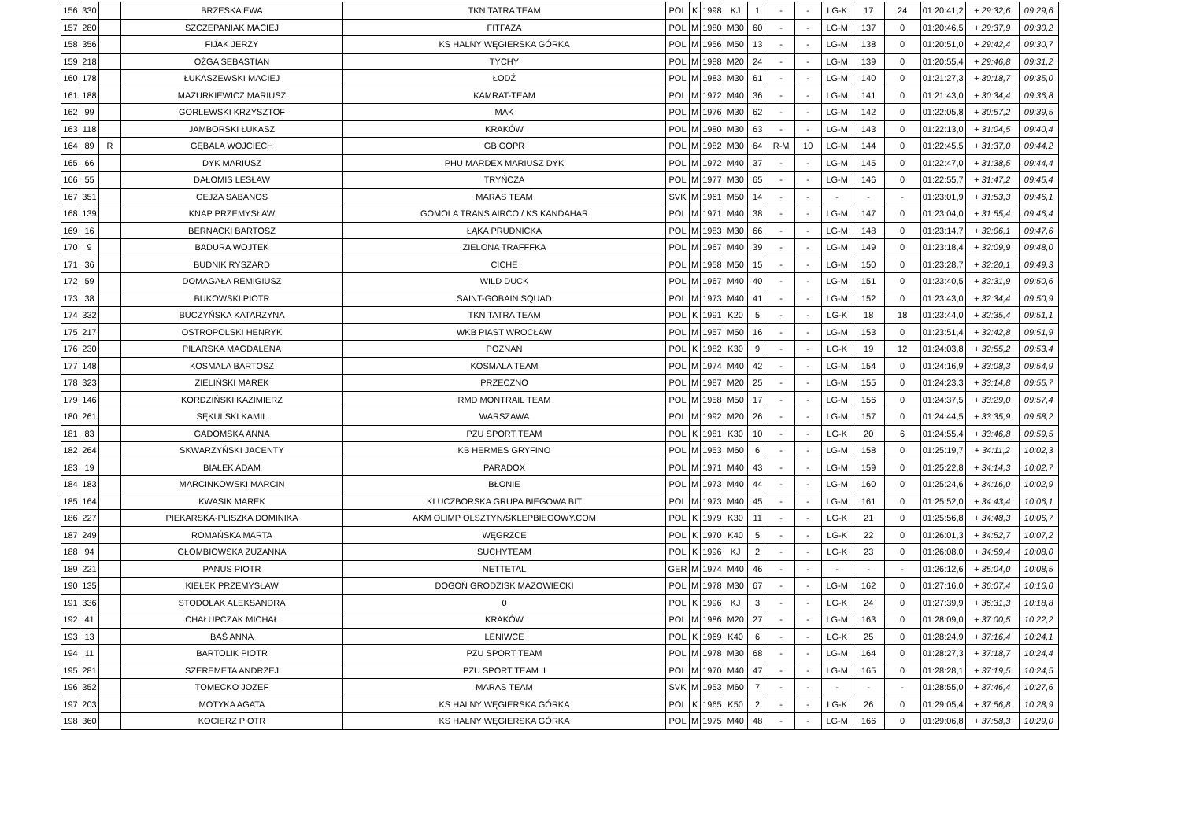| 156 | 330 | | BRZESKA EWA | TKN TATRA TEAM | POL | K | 1998 | KJ | 1 | - | - | LG-K | 17 | 24 | 01:20:41,2 | + 29:32,6 | 09:29,6 |
| 157 | 280 | | SZCZEPANIAK MACIEJ | FITFAZA | POL | M | 1980 | M30 | 60 | - | - | LG-M | 137 | 0 | 01:20:46,5 | + 29:37,9 | 09:30,2 |
| 158 | 356 | | FIJAK JERZY | KS HALNY WĘGIERSKA GÓRKA | POL | M | 1956 | M50 | 13 | - | - | LG-M | 138 | 0 | 01:20:51,0 | + 29:42,4 | 09:30,7 |
| 159 | 218 | | OŻGA SEBASTIAN | TYCHY | POL | M | 1988 | M20 | 24 | - | - | LG-M | 139 | 0 | 01:20:55,4 | + 29:46,8 | 09:31,2 |
| 160 | 178 | | ŁUKASZEWSKI MACIEJ | ŁODŹ | POL | M | 1983 | M30 | 61 | - | - | LG-M | 140 | 0 | 01:21:27,3 | + 30:18,7 | 09:35,0 |
| 161 | 188 | | MAZURKIEWICZ MARIUSZ | KAMRAT-TEAM | POL | M | 1972 | M40 | 36 | - | - | LG-M | 141 | 0 | 01:21:43,0 | + 30:34,4 | 09:36,8 |
| 162 | 99 | | GORLEWSKI KRZYSZTOF | MAK | POL | M | 1976 | M30 | 62 | - | - | LG-M | 142 | 0 | 01:22:05,8 | + 30:57,2 | 09:39,5 |
| 163 | 118 | | JAMBORSKI ŁUKASZ | KRAKÓW | POL | M | 1980 | M30 | 63 | - | - | LG-M | 143 | 0 | 01:22:13,0 | + 31:04,5 | 09:40,4 |
| 164 | 89 | R | GĘBALA WOJCIECH | GB GOPR | POL | M | 1982 | M30 | 64 | R-M | 10 | LG-M | 144 | 0 | 01:22:45,5 | + 31:37,0 | 09:44,2 |
| 165 | 66 | | DYK MARIUSZ | PHU MARDEX MARIUSZ DYK | POL | M | 1972 | M40 | 37 | - | - | LG-M | 145 | 0 | 01:22:47,0 | + 31:38,5 | 09:44,4 |
| 166 | 55 | | DAŁOMIS LESŁAW | TRYŃCZA | POL | M | 1977 | M30 | 65 | - | - | LG-M | 146 | 0 | 01:22:55,7 | + 31:47,2 | 09:45,4 |
| 167 | 351 | | GEJZA SABANOS | MARAS TEAM | SVK | M | 1961 | M50 | 14 | - | - | - | - | - | 01:23:01,9 | + 31:53,3 | 09:46,1 |
| 168 | 139 | | KNAP PRZEMYSŁAW | GOMOLA TRANS AIRCO / KS KANDAHAR | POL | M | 1971 | M40 | 38 | - | - | LG-M | 147 | 0 | 01:23:04,0 | + 31:55,4 | 09:46,4 |
| 169 | 16 | | BERNACKI BARTOSZ | ŁĄKA PRUDNICKA | POL | M | 1983 | M30 | 66 | - | - | LG-M | 148 | 0 | 01:23:14,7 | + 32:06,1 | 09:47,6 |
| 170 | 9 | | BADURA WOJTEK | ZIELONA TRAFFFKA | POL | M | 1967 | M40 | 39 | - | - | LG-M | 149 | 0 | 01:23:18,4 | + 32:09,9 | 09:48,0 |
| 171 | 36 | | BUDNIK RYSZARD | CICHE | POL | M | 1958 | M50 | 15 | - | - | LG-M | 150 | 0 | 01:23:28,7 | + 32:20,1 | 09:49,3 |
| 172 | 59 | | DOMAGAŁA REMIGIUSZ | WILD DUCK | POL | M | 1967 | M40 | 40 | - | - | LG-M | 151 | 0 | 01:23:40,5 | + 32:31,9 | 09:50,6 |
| 173 | 38 | | BUKOWSKI PIOTR | SAINT-GOBAIN SQUAD | POL | M | 1973 | M40 | 41 | - | - | LG-M | 152 | 0 | 01:23:43,0 | + 32:34,4 | 09:50,9 |
| 174 | 332 | | BUCZYŃSKA KATARZYNA | TKN TATRA TEAM | POL | K | 1991 | K20 | 5 | - | - | LG-K | 18 | 18 | 01:23:44,0 | + 32:35,4 | 09:51,1 |
| 175 | 217 | | OSTROPOLSKI HENRYK | WKB PIAST WROCŁAW | POL | M | 1957 | M50 | 16 | - | - | LG-M | 153 | 0 | 01:23:51,4 | + 32:42,8 | 09:51,9 |
| 176 | 230 | | PILARSKA MAGDALENA | POZNAŃ | POL | K | 1982 | K30 | 9 | - | - | LG-K | 19 | 12 | 01:24:03,8 | + 32:55,2 | 09:53,4 |
| 177 | 148 | | KOSMALA BARTOSZ | KOSMALA TEAM | POL | M | 1974 | M40 | 42 | - | - | LG-M | 154 | 0 | 01:24:16,9 | + 33:08,3 | 09:54,9 |
| 178 | 323 | | ZIELIŃSKI MAREK | PRZECZNO | POL | M | 1987 | M20 | 25 | - | - | LG-M | 155 | 0 | 01:24:23,3 | + 33:14,8 | 09:55,7 |
| 179 | 146 | | KORDZIŃSKI KAZIMIERZ | RMD MONTRAIL TEAM | POL | M | 1958 | M50 | 17 | - | - | LG-M | 156 | 0 | 01:24:37,5 | + 33:29,0 | 09:57,4 |
| 180 | 261 | | SĘKULSKI KAMIL | WARSZAWA | POL | M | 1992 | M20 | 26 | - | - | LG-M | 157 | 0 | 01:24:44,5 | + 33:35,9 | 09:58,2 |
| 181 | 83 | | GADOMSKA ANNA | PZU SPORT TEAM | POL | K | 1981 | K30 | 10 | - | - | LG-K | 20 | 6 | 01:24:55,4 | + 33:46,8 | 09:59,5 |
| 182 | 264 | | SKWARZYŃSKI JACENTY | KB HERMES GRYFINO | POL | M | 1953 | M60 | 6 | - | - | LG-M | 158 | 0 | 01:25:19,7 | + 34:11,2 | 10:02,3 |
| 183 | 19 | | BIAŁEK ADAM | PARADOX | POL | M | 1971 | M40 | 43 | - | - | LG-M | 159 | 0 | 01:25:22,8 | + 34:14,3 | 10:02,7 |
| 184 | 183 | | MARCINKOWSKI MARCIN | BŁONIE | POL | M | 1973 | M40 | 44 | - | - | LG-M | 160 | 0 | 01:25:24,6 | + 34:16,0 | 10:02,9 |
| 185 | 164 | | KWASIK MAREK | KLUCZBORSKA GRUPA BIEGOWA BIT | POL | M | 1973 | M40 | 45 | - | - | LG-M | 161 | 0 | 01:25:52,0 | + 34:43,4 | 10:06,1 |
| 186 | 227 | | PIEKARSKA-PLISZKA DOMINIKA | AKM OLIMP OLSZTYN/SKLEPBIEGOWY.COM | POL | K | 1979 | K30 | 11 | - | - | LG-K | 21 | 0 | 01:25:56,8 | + 34:48,3 | 10:06,7 |
| 187 | 249 | | ROMAŃSKA MARTA | WĘGRZCE | POL | K | 1970 | K40 | 5 | - | - | LG-K | 22 | 0 | 01:26:01,3 | + 34:52,7 | 10:07,2 |
| 188 | 94 | | GŁOMBIOWSKA ZUZANNA | SUCHYTEAM | POL | K | 1996 | KJ | 2 | - | - | LG-K | 23 | 0 | 01:26:08,0 | + 34:59,4 | 10:08,0 |
| 189 | 221 | | PANUS PIOTR | NETTETAL | GER | M | 1974 | M40 | 46 | - | - | - | - | - | 01:26:12,6 | + 35:04,0 | 10:08,5 |
| 190 | 135 | | KIEŁEK PRZEMYSŁAW | DOGOŃ GRODZISK MAZOWIECKI | POL | M | 1978 | M30 | 67 | - | - | LG-M | 162 | 0 | 01:27:16,0 | + 36:07,4 | 10:16,0 |
| 191 | 336 | | STODOLAK ALEKSANDRA | 0 | POL | K | 1996 | KJ | 3 | - | - | LG-K | 24 | 0 | 01:27:39,9 | + 36:31,3 | 10:18,8 |
| 192 | 41 | | CHAŁUPCZAK MICHAŁ | KRAKÓW | POL | M | 1986 | M20 | 27 | - | - | LG-M | 163 | 0 | 01:28:09,0 | + 37:00,5 | 10:22,2 |
| 193 | 13 | | BAŚ ANNA | LENIWCE | POL | K | 1969 | K40 | 6 | - | - | LG-K | 25 | 0 | 01:28:24,9 | + 37:16,4 | 10:24,1 |
| 194 | 11 | | BARTOLIK PIOTR | PZU SPORT TEAM | POL | M | 1978 | M30 | 68 | - | - | LG-M | 164 | 0 | 01:28:27,3 | + 37:18,7 | 10:24,4 |
| 195 | 281 | | SZEREMETA ANDRZEJ | PZU SPORT TEAM II | POL | M | 1970 | M40 | 47 | - | - | LG-M | 165 | 0 | 01:28:28,1 | + 37:19,5 | 10:24,5 |
| 196 | 352 | | TOMECKO JOZEF | MARAS TEAM | SVK | M | 1953 | M60 | 7 | - | - | - | - | - | 01:28:55,0 | + 37:46,4 | 10:27,6 |
| 197 | 203 | | MOTYKA AGATA | KS HALNY WĘGIERSKA GÓRKA | POL | K | 1965 | K50 | 2 | - | - | LG-K | 26 | 0 | 01:29:05,4 | + 37:56,8 | 10:28,9 |
| 198 | 360 | | KOCIERZ PIOTR | KS HALNY WĘGIERSKA GÓRKA | POL | M | 1975 | M40 | 48 | - | - | LG-M | 166 | 0 | 01:29:06,8 | + 37:58,3 | 10:29,0 |